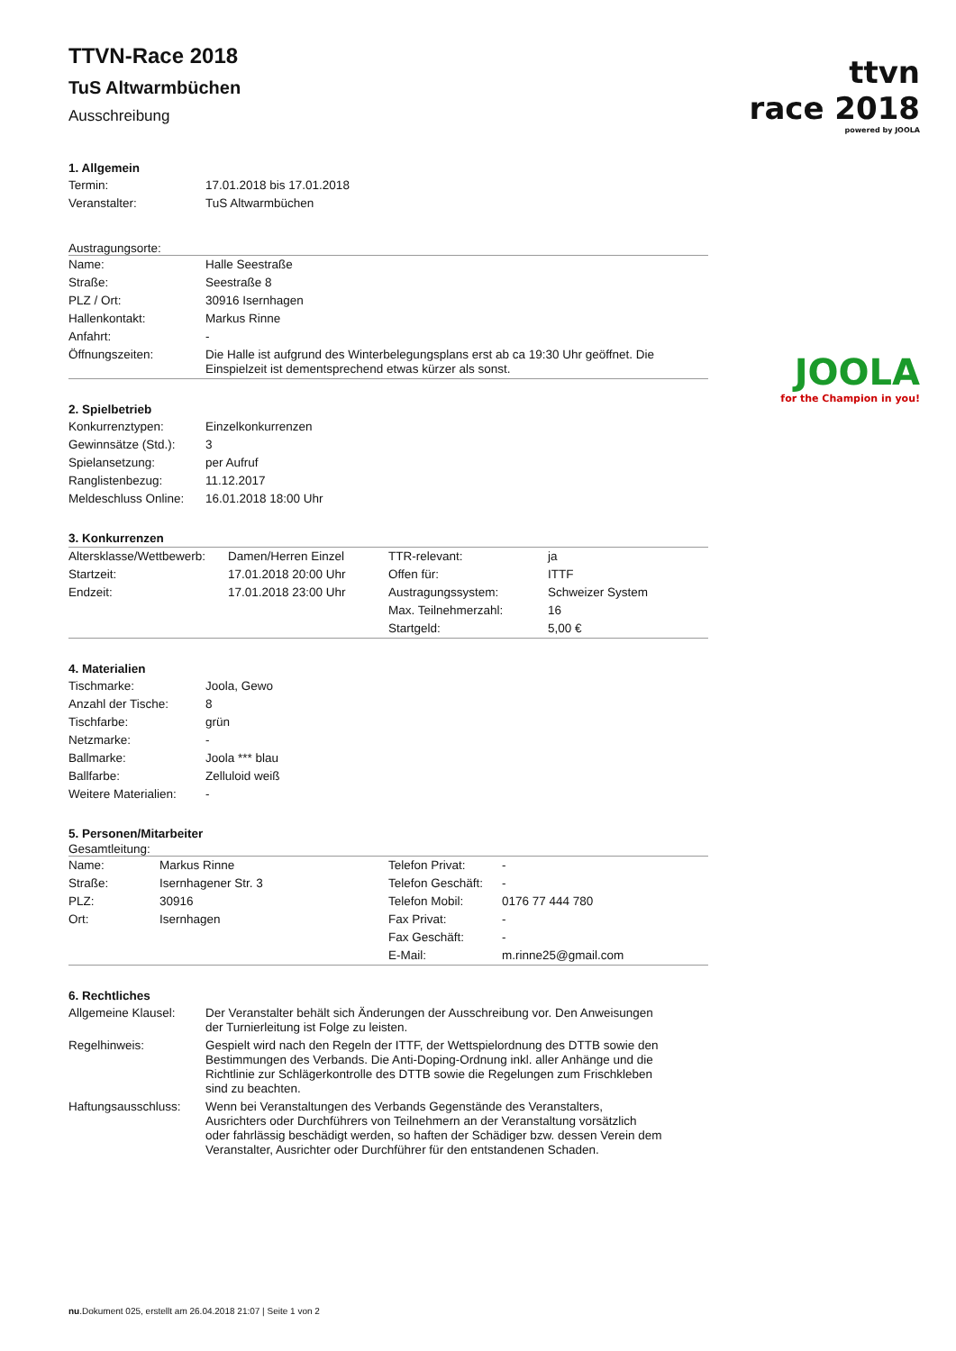ttvn
race 2018
powered by JOOLA
JOOLA
for the Champion in you!
TTVN-Race 2018
TuS Altwarmbüchen
Ausschreibung
1. Allgemein
| Termin: | 17.01.2018 bis 17.01.2018 |
| Veranstalter: | TuS Altwarmbüchen |
Austragungsorte:
| Name: | Halle Seestraße |
| Straße: | Seestraße 8 |
| PLZ / Ort: | 30916 Isernhagen |
| Hallenkontakt: | Markus Rinne |
| Anfahrt: | - |
| Öffnungszeiten: | Die Halle ist aufgrund des Winterbelegungsplans erst ab ca 19:30 Uhr geöffnet. Die Einspielzeit ist dementsprechend etwas kürzer als sonst. |
2. Spielbetrieb
| Konkurrenztypen: | Einzelkonkurrenzen |
| Gewinnsätze (Std.): | 3 |
| Spielansetzung: | per Aufruf |
| Ranglistenbezug: | 11.12.2017 |
| Meldeschluss Online: | 16.01.2018 18:00 Uhr |
3. Konkurrenzen
| Altersklasse/Wettbewerb: | Damen/Herren Einzel | TTR-relevant: | ja |
| Startzeit: | 17.01.2018 20:00 Uhr | Offen für: | ITTF |
| Endzeit: | 17.01.2018 23:00 Uhr | Austragungssystem: | Schweizer System |
| | | Max. Teilnehmerzahl: | 16 |
| | | Startgeld: | 5,00 € |
4. Materialien
| Tischmarke: | Joola, Gewo |
| Anzahl der Tische: | 8 |
| Tischfarbe: | grün |
| Netzmarke: | - |
| Ballmarke: | Joola *** blau |
| Ballfarbe: | Zelluloid weiß |
| Weitere Materialien: | - |
5. Personen/Mitarbeiter
Gesamtleitung:
| Name: | Markus Rinne | Telefon Privat: | - |
| Straße: | Isernhagener Str. 3 | Telefon Geschäft: | - |
| PLZ: | 30916 | Telefon Mobil: | 0176 77 444 780 |
| Ort: | Isernhagen | Fax Privat: | - |
| | | Fax Geschäft: | - |
| | | E-Mail: | m.rinne25@gmail.com |
6. Rechtliches
| Allgemeine Klausel: | Der Veranstalter behält sich Änderungen der Ausschreibung vor. Den Anweisungen der Turnierleitung ist Folge zu leisten. |
| Regelhinweis: | Gespielt wird nach den Regeln der ITTF, der Wettspielordnung des DTTB sowie den Bestimmungen des Verbands. Die Anti-Doping-Ordnung inkl. aller Anhänge und die Richtlinie zur Schlägerkontrolle des DTTB sowie die Regelungen zum Frischkleben sind zu beachten. |
| Haftungsausschluss: | Wenn bei Veranstaltungen des Verbands Gegenstände des Veranstalters, Ausrichters oder Durchführers von Teilnehmern an der Veranstaltung vorsätzlich oder fahrlässig beschädigt werden, so haften der Schädiger bzw. dessen Verein dem Veranstalter, Ausrichter oder Durchführer für den entstandenen Schaden. |
nu.Dokument 025, erstellt am 26.04.2018 21:07 | Seite 1 von 2